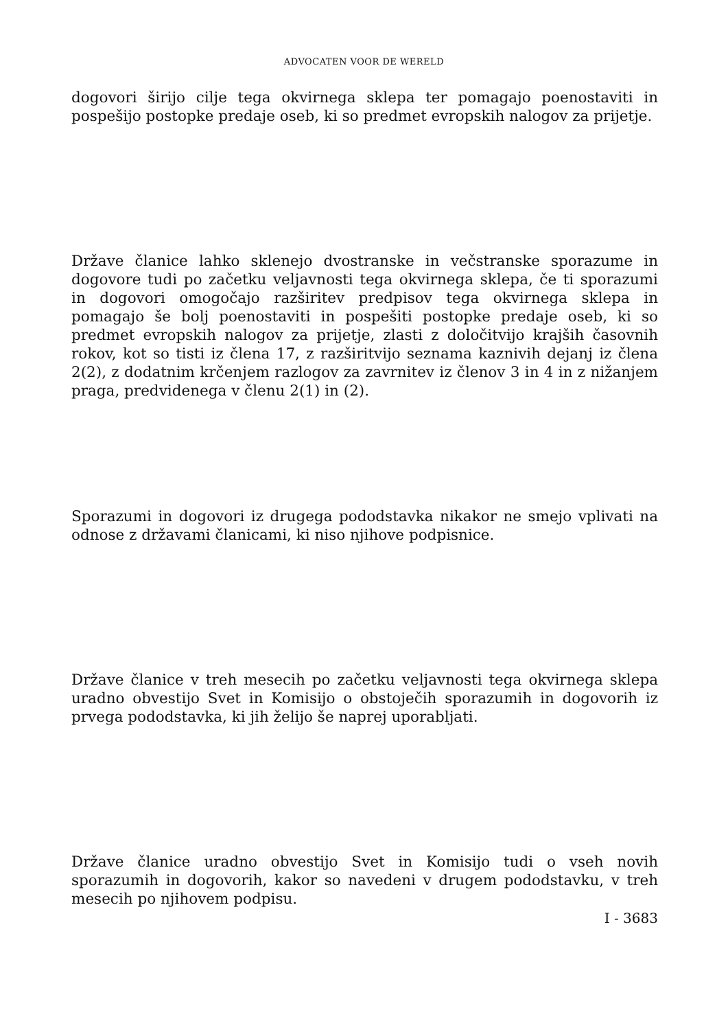ADVOCATEN VOOR DE WERELD
dogovori širijo cilje tega okvirnega sklepa ter pomagajo poenostaviti in pospešijo postopke predaje oseb, ki so predmet evropskih nalogov za prijetje.
Države članice lahko sklenejo dvostranske in večstranske sporazume in dogovore tudi po začetku veljavnosti tega okvirnega sklepa, če ti sporazumi in dogovori omogočajo razširitev predpisov tega okvirnega sklepa in pomagajo še bolj poenostaviti in pospešiti postopke predaje oseb, ki so predmet evropskih nalogov za prijetje, zlasti z določitvijo krajših časovnih rokov, kot so tisti iz člena 17, z razširitvijo seznama kaznivih dejanj iz člena 2(2), z dodatnim krčenjem razlogov za zavrnitev iz členov 3 in 4 in z nižanjem praga, predvidenega v členu 2(1) in (2).
Sporazumi in dogovori iz drugega pododstavka nikakor ne smejo vplivati na odnose z državami članicami, ki niso njihove podpisnice.
Države članice v treh mesecih po začetku veljavnosti tega okvirnega sklepa uradno obvestijo Svet in Komisijo o obstoječih sporazumih in dogovorih iz prvega pododstavka, ki jih želijo še naprej uporabljati.
Države članice uradno obvestijo Svet in Komisijo tudi o vseh novih sporazumih in dogovorih, kakor so navedeni v drugem pododstavku, v treh mesecih po njihovem podpisu.
I - 3683